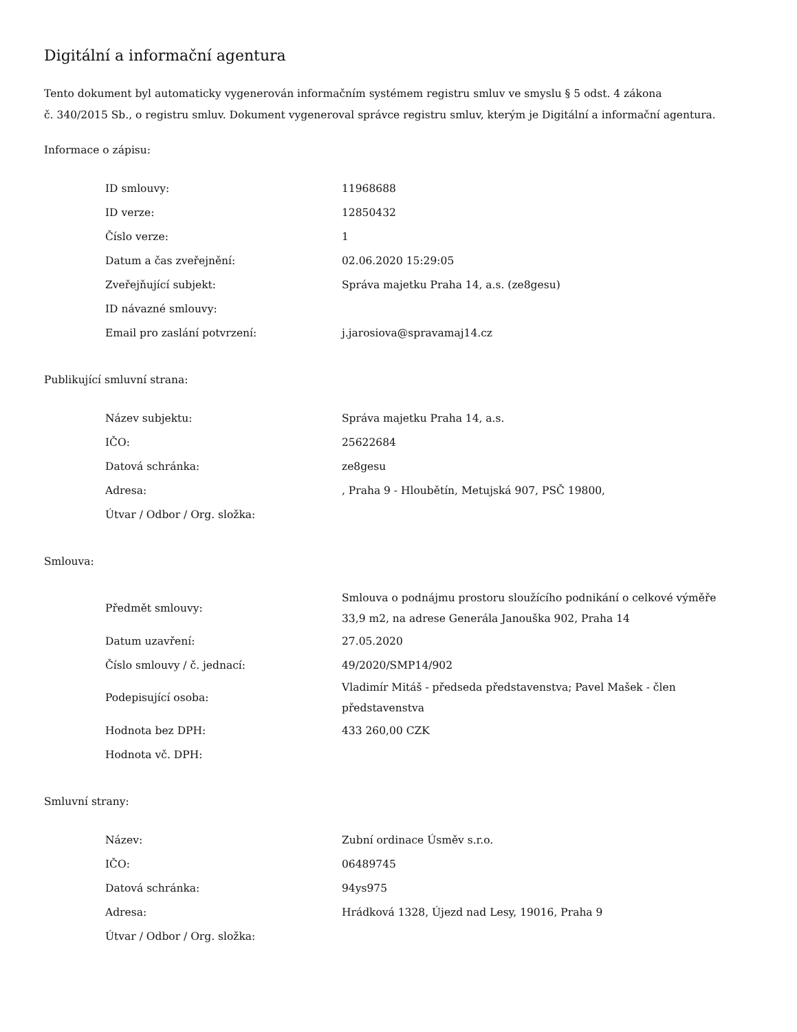Digitální a informační agentura
Tento dokument byl automaticky vygenerován informačním systémem registru smluv ve smyslu § 5 odst. 4 zákona
č. 340/2015 Sb., o registru smluv. Dokument vygeneroval správce registru smluv, kterým je Digitální a informační agentura.
Informace o zápisu:
| ID smlouvy: | 11968688 |
| ID verze: | 12850432 |
| Číslo verze: | 1 |
| Datum a čas zveřejnění: | 02.06.2020 15:29:05 |
| Zveřejňující subjekt: | Správa majetku Praha 14, a.s. (ze8gesu) |
| ID návazné smlouvy: | |
| Email pro zaslání potvrzení: | j.jarosiova@spravamaj14.cz |
Publikující smluvní strana:
| Název subjektu: | Správa majetku Praha 14, a.s. |
| IČO: | 25622684 |
| Datová schránka: | ze8gesu |
| Adresa: | , Praha 9 - Hloubětín, Metujská 907, PSČ 19800, |
| Útvar / Odbor / Org. složka: | |
Smlouva:
| Předmět smlouvy: | Smlouva o podnájmu prostoru sloužícího podnikání o celkové výměře 33,9 m2, na adrese Generála Janouška 902, Praha 14 |
| Datum uzavření: | 27.05.2020 |
| Číslo smlouvy / č. jednací: | 49/2020/SMP14/902 |
| Podepisující osoba: | Vladimír Mitáš - předseda představenstva; Pavel Mašek - člen představenstva |
| Hodnota bez DPH: | 433 260,00 CZK |
| Hodnota vč. DPH: | |
Smluvní strany:
| Název: | Zubní ordinace Úsměv s.r.o. |
| IČO: | 06489745 |
| Datová schránka: | 94ys975 |
| Adresa: | Hrádková 1328, Újezd nad Lesy, 19016, Praha 9 |
| Útvar / Odbor / Org. složka: | |